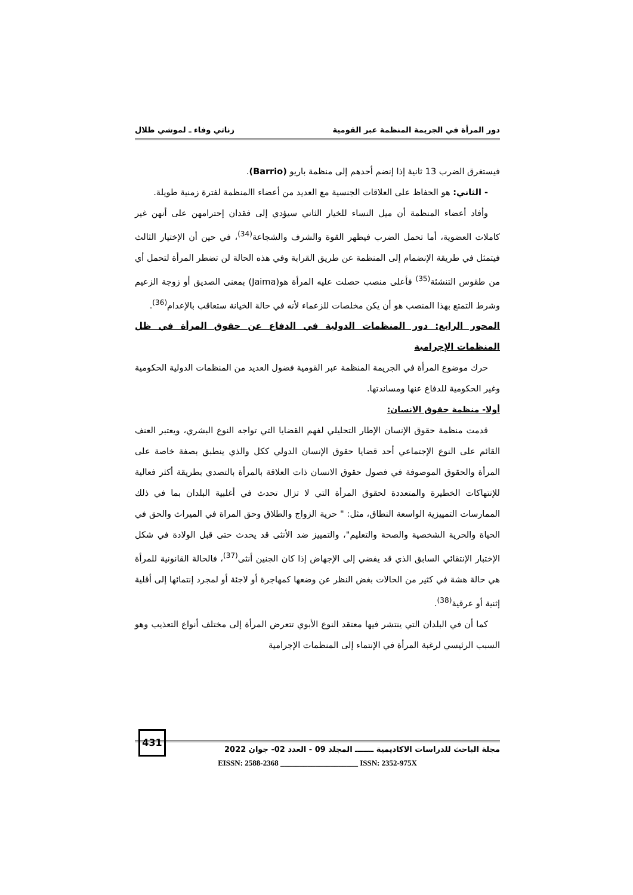دور المرأة في الجريمة المنظمة عبر القومية زناتي وفاء ـ لموشي طلال
فيستغرق الضرب 13 ثانية إذا إنضم أحدهم إلى منظمة باريو (Barrio).
- الثاني: هو الحفاظ على العلاقات الجنسية مع العديد من أعضاء االمنظمة لفترة زمنية طويلة.
وأفاد أعضاء المنظمة أن ميل النساء للخيار الثاني سيؤدي إلى فقدان إحترامهن على أنهن غير كاملات العضوية، أما تحمل الضرب فيظهر القوة والشرف والشجاعة<sup>(34)</sup>، في حين أن الإختيار الثالث فيتمثل في طريقة الإنضمام إلى المنظمة عن طريق القرابة وفي هذه الحالة لن تضطر المرأة لتحمل أي من طقوس التنشئة<sup>(35)</sup> فأعلى منصب حصلت عليه المرأة هو(Jaima) بمعنى الصديق أو زوجة الزعيم وشرط التمتع بهذا المنصب هو أن يكن مخلصات للزعماء لأنه في حالة الخيانة ستعاقب بالإعدام<sup>(36)</sup>.
المحور الرابع: دور المنظمات الدولية في الدفاع عن حقوق المرأة في ظل المنظمات الإجرامية
حرك موضوع المرأة في الجريمة المنظمة عبر القومية فضول العديد من المنظمات الدولية الحكومية وغير الحكومية للدفاع عنها ومساندتها.
أولا- منظمة حقوق الانسان:
قدمت منظمة حقوق الإنسان الإطار التحليلي لفهم القضايا التي تواجه النوع البشري، ويعتبر العنف القائم على النوع الإجتماعي أحد قضايا حقوق الإنسان الدولي ككل والذي ينطبق بصفة خاصة على المرأة والحقوق الموصوفة في فصول حقوق الانسان ذات العلاقة بالمرأة بالتصدي بطريقة أكثر فعالية للإنتهاكات الخطيرة والمتعددة لحقوق المرأة التي لا تزال تحدث في أغلبية البلدان بما في ذلك الممارسات التمييزية الواسعة النطاق، مثل: " حرية الزواج والطلاق وحق المراة في الميراث والحق في الحياة والحرية الشخصية والصحة والتعليم"، والتمييز ضد الأنثى قد يحدث حتى قبل الولادة في شكل الإختبار الإنتقائي السابق الذي قد يفضي إلى الإجهاض إذا كان الجنين أنثى<sup>(37)</sup>، فالحالة القانونية للمرأة هي حالة هشة في كثير من الحالات بغض النظر عن وضعها كمهاجرة أو لاجئة أو لمجرد إنتمائها إلى أقلية إثنية أو عرقية<sup>(38)</sup>.
كما أن في البلدان التي ينتشر فيها معتقد النوع الأبوي تتعرض المرأة إلى مختلف أنواع التعذيب وهو السبب الرئيسي لرغبة المرأة في الإنتماء إلى المنظمات الإجرامية
431
مجلة الباحث للدراسات الاكاديمية ـــــــ المجلد 09 - العدد 02- جوان 2022
EISSN: 2588-2368 ____________________ ISSN: 2352-975X